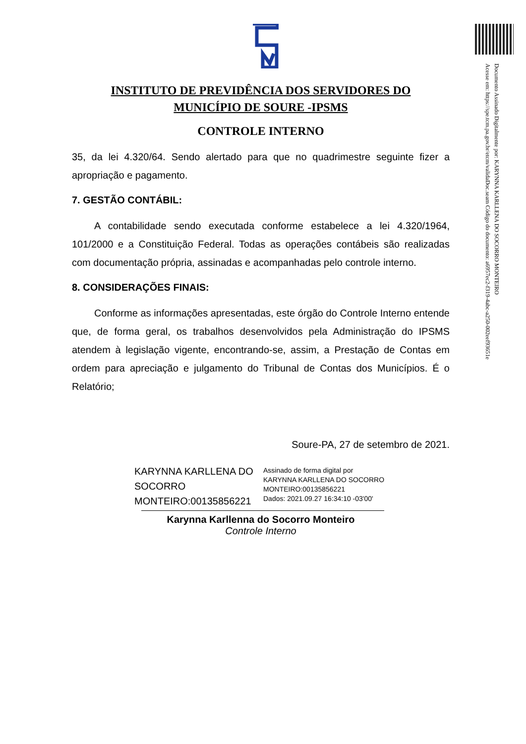Documento Assinado Digitalmente por: KARYNNA KARLLENA DO SOCORRO MONTEIRO
Acesse em: https://spe.tcm.pa.gov.br/etcm/validaDoc.seam Código do documento: a6957ec2-f319-4abc-a250-002eef93651e
INSTITUTO DE PREVIDÊNCIA DOS SERVIDORES DO
MUNICÍPIO DE SOURE -IPSMS
CONTROLE INTERNO
35, da lei 4.320/64. Sendo alertado para que no quadrimestre seguinte fizer a apropriação e pagamento.
7. GESTÃO CONTÁBIL:
A contabilidade sendo executada conforme estabelece a lei 4.320/1964, 101/2000 e a Constituição Federal. Todas as operações contábeis são realizadas com documentação própria, assinadas e acompanhadas pelo controle interno.
8. CONSIDERAÇÕES FINAIS:
Conforme as informações apresentadas, este órgão do Controle Interno entende que, de forma geral, os trabalhos desenvolvidos pela Administração do IPSMS atendem à legislação vigente, encontrando-se, assim, a Prestação de Contas em ordem para apreciação e julgamento do Tribunal de Contas dos Municípios. É o Relatório;
Soure-PA, 27 de setembro de 2021.
KARYNNA KARLLENA DO SOCORRO MONTEIRO:00135856221
Assinado de forma digital por
KARYNNA KARLLENA DO SOCORRO
MONTEIRO:00135856221
Dados: 2021.09.27 16:34:10 -03'00'
Karynna Karllenna do Socorro Monteiro
Controle Interno